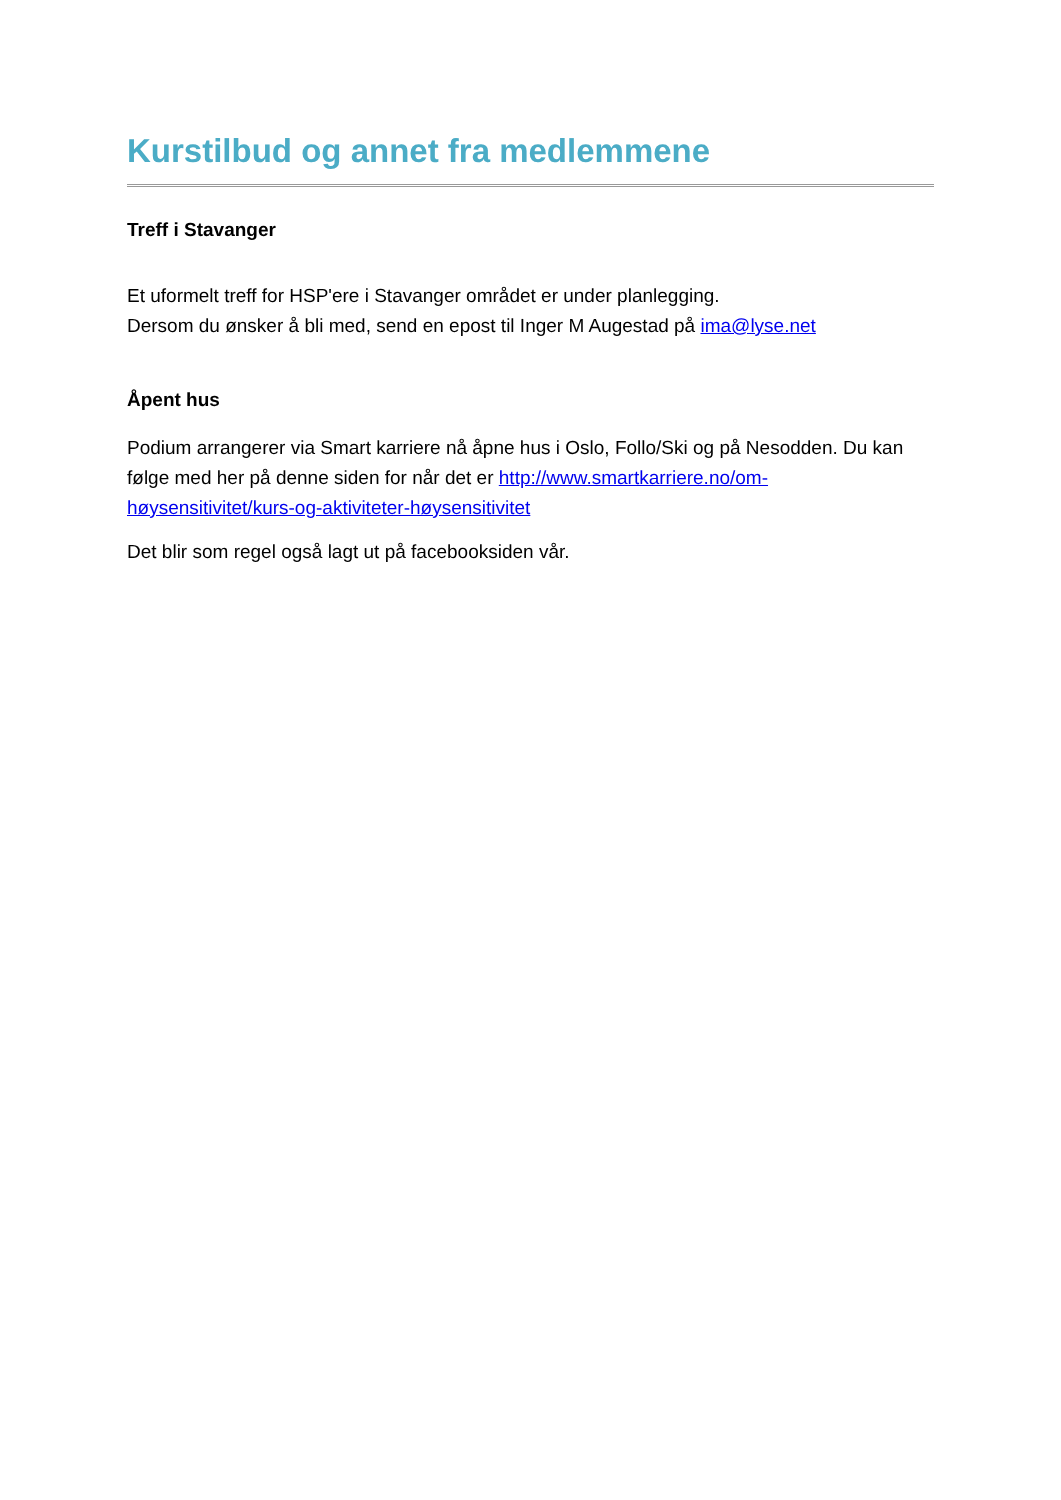Kurstilbud og annet fra medlemmene
Treff i Stavanger
Et uformelt treff for HSP'ere i Stavanger området er under planlegging.
Dersom du ønsker å bli med, send en epost til Inger M Augestad på ima@lyse.net
Åpent hus
Podium arrangerer via Smart karriere nå åpne hus i Oslo, Follo/Ski og på Nesodden. Du kan følge med her på denne siden for når det er http://www.smartkarriere.no/om-høysensitivitet/kurs-og-aktiviteter-høysensitivitet
Det blir som regel også lagt ut på facebooksiden vår.